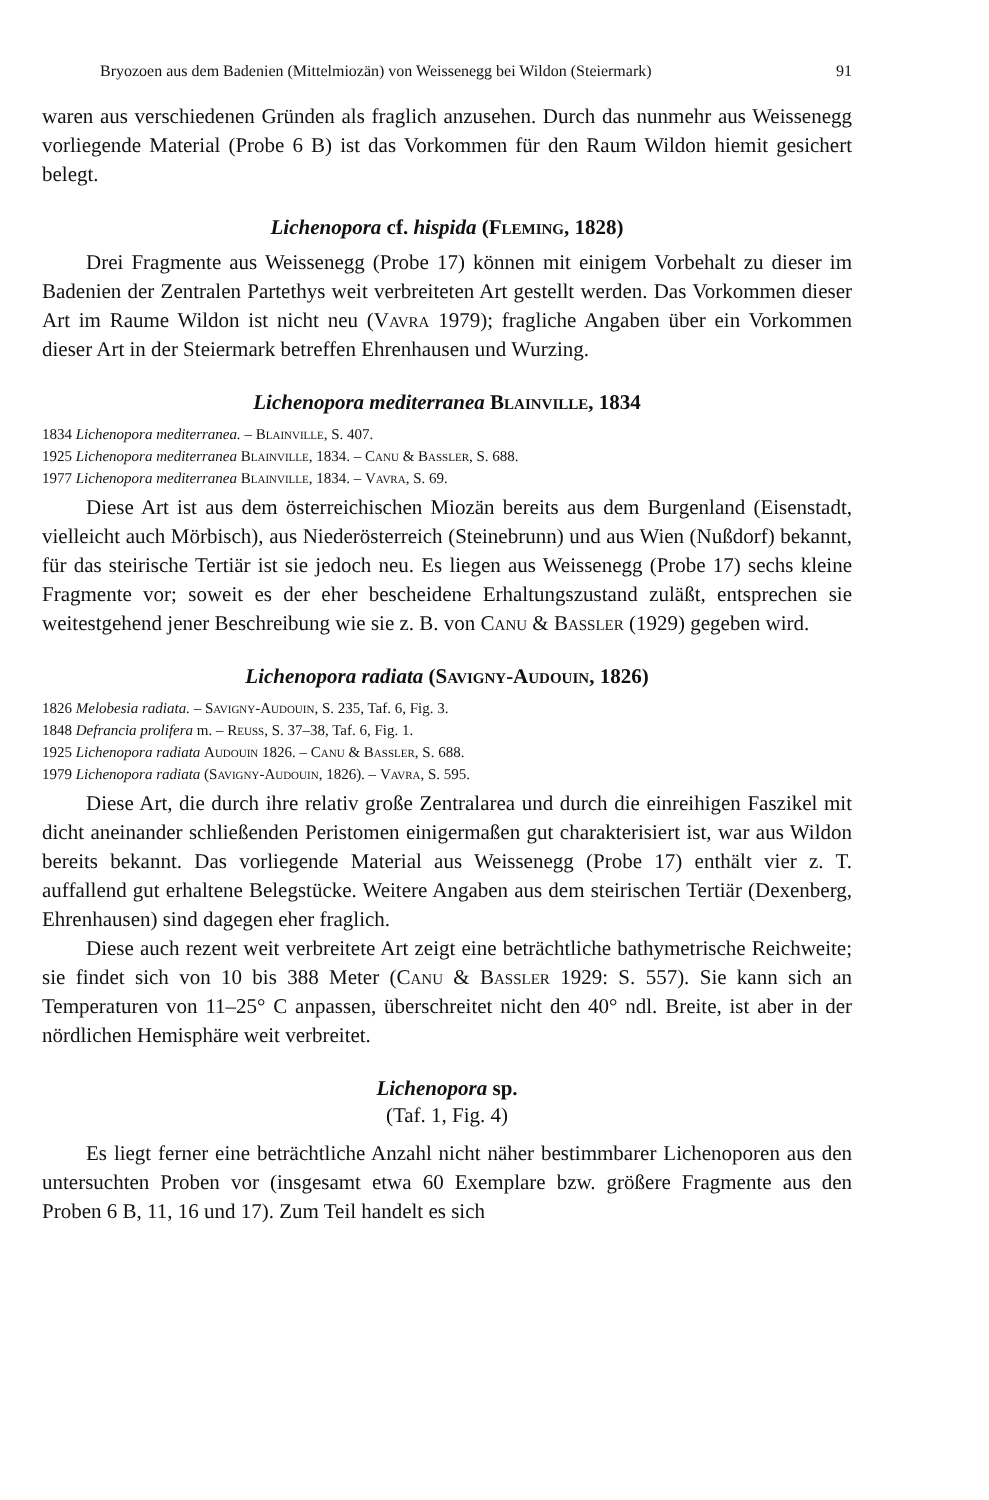Bryozoen aus dem Badenien (Mittelmiozän) von Weissenegg bei Wildon (Steiermark) 91
waren aus verschiedenen Gründen als fraglich anzusehen. Durch das nunmehr aus Weissenegg vorliegende Material (Probe 6 B) ist das Vorkommen für den Raum Wildon hiemit gesichert belegt.
Lichenopora cf. hispida (Fleming, 1828)
Drei Fragmente aus Weissenegg (Probe 17) können mit einigem Vorbehalt zu dieser im Badenien der Zentralen Partethys weit verbreiteten Art gestellt werden. Das Vorkommen dieser Art im Raume Wildon ist nicht neu (Vavra 1979); fragliche Angaben über ein Vorkommen dieser Art in der Steiermark betreffen Ehrenhausen und Wurzing.
Lichenopora mediterranea Blainville, 1834
1834 Lichenopora mediterranea. – Blainville, S. 407.
1925 Lichenopora mediterranea Blainville, 1834. – Canu & Bassler, S. 688.
1977 Lichenopora mediterranea Blainville, 1834. – Vavra, S. 69.
Diese Art ist aus dem österreichischen Miozän bereits aus dem Burgenland (Eisenstadt, vielleicht auch Mörbisch), aus Niederösterreich (Steinebrunn) und aus Wien (Nußdorf) bekannt, für das steirische Tertiär ist sie jedoch neu. Es liegen aus Weissenegg (Probe 17) sechs kleine Fragmente vor; soweit es der eher bescheidene Erhaltungszustand zuläßt, entsprechen sie weitestgehend jener Beschreibung wie sie z. B. von Canu & Bassler (1929) gegeben wird.
Lichenopora radiata (Savigny-Audouin, 1826)
1826 Melobesia radiata. – Savigny-Audouin, S. 235, Taf. 6, Fig. 3.
1848 Defrancia prolifera m. – Reuss, S. 37–38, Taf. 6, Fig. 1.
1925 Lichenopora radiata Audouin 1826. – Canu & Bassler, S. 688.
1979 Lichenopora radiata (Savigny-Audouin, 1826). – Vavra, S. 595.
Diese Art, die durch ihre relativ große Zentralarea und durch die einreihigen Faszikel mit dicht aneinander schließenden Peristomen einigermaßen gut charakterisiert ist, war aus Wildon bereits bekannt. Das vorliegende Material aus Weissenegg (Probe 17) enthält vier z. T. auffallend gut erhaltene Belegstücke. Weitere Angaben aus dem steirischen Tertiär (Dexenberg, Ehrenhausen) sind dagegen eher fraglich.
Diese auch rezent weit verbreitete Art zeigt eine beträchtliche bathymetrische Reichweite; sie findet sich von 10 bis 388 Meter (Canu & Bassler 1929: S. 557). Sie kann sich an Temperaturen von 11–25° C anpassen, überschreitet nicht den 40° ndl. Breite, ist aber in der nördlichen Hemisphäre weit verbreitet.
Lichenopora sp.
(Taf. 1, Fig. 4)
Es liegt ferner eine beträchtliche Anzahl nicht näher bestimmbarer Lichenoporen aus den untersuchten Proben vor (insgesamt etwa 60 Exemplare bzw. größere Fragmente aus den Proben 6 B, 11, 16 und 17). Zum Teil handelt es sich